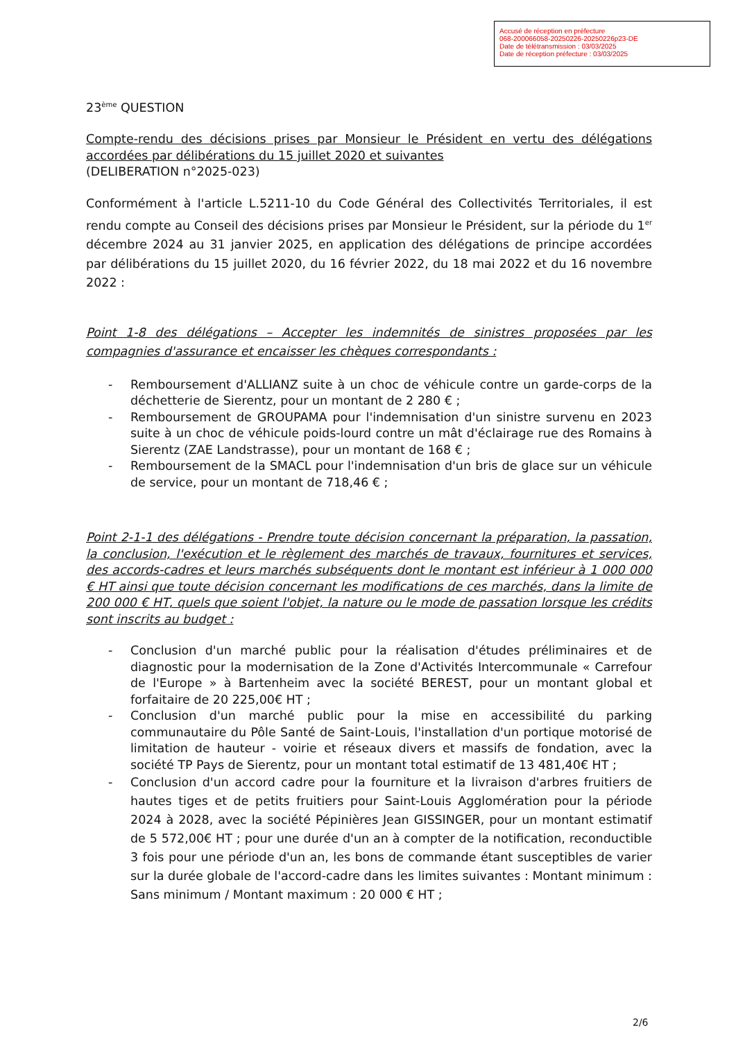Accusé de réception en préfecture
068-200066058-20250226-20250226p23-DE
Date de télétransmission : 03/03/2025
Date de réception préfecture : 03/03/2025
23<sup>ème</sup> QUESTION
Compte-rendu des décisions prises par Monsieur le Président en vertu des délégations accordées par délibérations du 15 juillet 2020 et suivantes
(DELIBERATION n°2025-023)
Conformément à l'article L.5211-10 du Code Général des Collectivités Territoriales, il est rendu compte au Conseil des décisions prises par Monsieur le Président, sur la période du 1<sup>er</sup> décembre 2024 au 31 janvier 2025, en application des délégations de principe accordées par délibérations du 15 juillet 2020, du 16 février 2022, du 18 mai 2022 et du 16 novembre 2022 :
Point 1-8 des délégations – Accepter les indemnités de sinistres proposées par les compagnies d'assurance et encaisser les chèques correspondants :
- Remboursement d'ALLIANZ suite à un choc de véhicule contre un garde-corps de la déchetterie de Sierentz, pour un montant de 2 280 € ;
- Remboursement de GROUPAMA pour l'indemnisation d'un sinistre survenu en 2023 suite à un choc de véhicule poids-lourd contre un mât d'éclairage rue des Romains à Sierentz (ZAE Landstrasse), pour un montant de 168 € ;
- Remboursement de la SMACL pour l'indemnisation d'un bris de glace sur un véhicule de service, pour un montant de 718,46 € ;
Point 2-1-1 des délégations - Prendre toute décision concernant la préparation, la passation, la conclusion, l'exécution et le règlement des marchés de travaux, fournitures et services, des accords-cadres et leurs marchés subséquents dont le montant est inférieur à 1 000 000 € HT ainsi que toute décision concernant les modifications de ces marchés, dans la limite de 200 000 € HT, quels que soient l'objet, la nature ou le mode de passation lorsque les crédits sont inscrits au budget :
- Conclusion d'un marché public pour la réalisation d'études préliminaires et de diagnostic pour la modernisation de la Zone d'Activités Intercommunale « Carrefour de l'Europe » à Bartenheim avec la société BEREST, pour un montant global et forfaitaire de 20 225,00€ HT ;
- Conclusion d'un marché public pour la mise en accessibilité du parking communautaire du Pôle Santé de Saint-Louis, l'installation d'un portique motorisé de limitation de hauteur - voirie et réseaux divers et massifs de fondation, avec la société TP Pays de Sierentz, pour un montant total estimatif de 13 481,40€ HT ;
- Conclusion d'un accord cadre pour la fourniture et la livraison d'arbres fruitiers de hautes tiges et de petits fruitiers pour Saint-Louis Agglomération pour la période 2024 à 2028, avec la société Pépinières Jean GISSINGER, pour un montant estimatif de 5 572,00€ HT ; pour une durée d'un an à compter de la notification, reconductible 3 fois pour une période d'un an, les bons de commande étant susceptibles de varier sur la durée globale de l'accord-cadre dans les limites suivantes : Montant minimum : Sans minimum / Montant maximum : 20 000 € HT ;
2/6